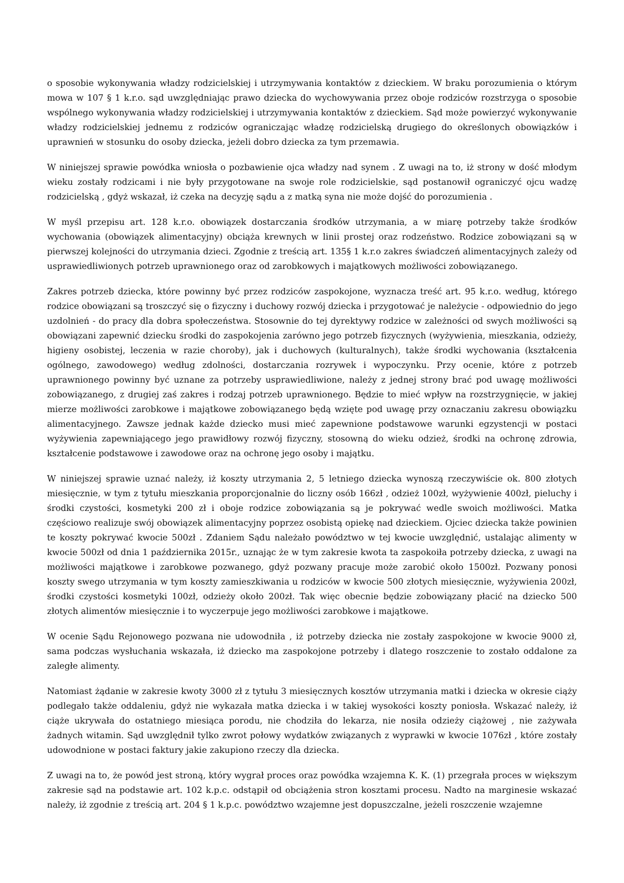o sposobie wykonywania władzy rodzicielskiej i utrzymywania kontaktów z dzieckiem. W braku porozumienia o którym mowa w 107 § 1 k.r.o. sąd uwzględniając prawo dziecka do wychowywania przez oboje rodziców rozstrzyga o sposobie wspólnego wykonywania władzy rodzicielskiej i utrzymywania kontaktów z dzieckiem. Sąd może powierzyć wykonywanie władzy rodzicielskiej jednemu z rodziców ograniczając władzę rodzicielską drugiego do określonych obowiązków i uprawnień w stosunku do osoby dziecka, jeżeli dobro dziecka za tym przemawia.
W niniejszej sprawie powódka wniosła o pozbawienie ojca władzy nad synem . Z uwagi na to, iż strony w dość młodym wieku zostały rodzicami i nie były przygotowane na swoje role rodzicielskie, sąd postanowił ograniczyć ojcu wadzę rodzicielską , gdyż wskazał, iż czeka na decyzję sądu a z matką syna nie może dojść do porozumienia .
W myśl przepisu art. 128 k.r.o. obowiązek dostarczania środków utrzymania, a w miarę potrzeby także środków wychowania (obowiązek alimentacyjny) obciąża krewnych w linii prostej oraz rodzeństwo. Rodzice zobowiązani są w pierwszej kolejności do utrzymania dzieci. Zgodnie z treścią art. 135§ 1 k.r.o zakres świadczeń alimentacyjnych zależy od usprawiedliwionych potrzeb uprawnionego oraz od zarobkowych i majątkowych możliwości zobowiązanego.
Zakres potrzeb dziecka, które powinny być przez rodziców zaspokojone, wyznacza treść art. 95 k.r.o. według, którego rodzice obowiązani są troszczyć się o fizyczny i duchowy rozwój dziecka i przygotować je należycie - odpowiednio do jego uzdolnień - do pracy dla dobra społeczeństwa. Stosownie do tej dyrektywy rodzice w zależności od swych możliwości są obowiązani zapewnić dziecku środki do zaspokojenia zarówno jego potrzeb fizycznych (wyżywienia, mieszkania, odzieży, higieny osobistej, leczenia w razie choroby), jak i duchowych (kulturalnych), także środki wychowania (kształcenia ogólnego, zawodowego) według zdolności, dostarczania rozrywek i wypoczynku. Przy ocenie, które z potrzeb uprawnionego powinny być uznane za potrzeby usprawiedliwione, należy z jednej strony brać pod uwagę możliwości zobowiązanego, z drugiej zaś zakres i rodzaj potrzeb uprawnionego. Będzie to mieć wpływ na rozstrzygnięcie, w jakiej mierze możliwości zarobkowe i majątkowe zobowiązanego będą wzięte pod uwagę przy oznaczaniu zakresu obowiązku alimentacyjnego. Zawsze jednak każde dziecko musi mieć zapewnione podstawowe warunki egzystencji w postaci wyżywienia zapewniającego jego prawidłowy rozwój fizyczny, stosowną do wieku odzież, środki na ochronę zdrowia, kształcenie podstawowe i zawodowe oraz na ochronę jego osoby i majątku.
W niniejszej sprawie uznać należy, iż koszty utrzymania 2, 5 letniego dziecka wynoszą rzeczywiście ok. 800 złotych miesięcznie, w tym z tytułu mieszkania proporcjonalnie do liczny osób 166zł , odzież 100zł, wyżywienie 400zł, pieluchy i środki czystości, kosmetyki 200 zł i oboje rodzice zobowiązania są je pokrywać wedle swoich możliwości. Matka częściowo realizuje swój obowiązek alimentacyjny poprzez osobistą opiekę nad dzieckiem. Ojciec dziecka także powinien te koszty pokrywać kwocie 500zł . Zdaniem Sądu należało powództwo w tej kwocie uwzględnić, ustalając alimenty w kwocie 500zł od dnia 1 października 2015r., uznając że w tym zakresie kwota ta zaspokoiła potrzeby dziecka, z uwagi na możliwości majątkowe i zarobkowe pozwanego, gdyż pozwany pracuje może zarobić około 1500zł. Pozwany ponosi koszty swego utrzymania w tym koszty zamieszkiwania u rodziców w kwocie 500 złotych miesięcznie, wyżywienia 200zł, środki czystości kosmetyki 100zł, odzieży około 200zł. Tak więc obecnie będzie zobowiązany płacić na dziecko 500 złotych alimentów miesięcznie i to wyczerpuje jego możliwości zarobkowe i majątkowe.
W ocenie Sądu Rejonowego pozwana nie udowodniła , iż potrzeby dziecka nie zostały zaspokojone w kwocie 9000 zł, sama podczas wysłuchania wskazała, iż dziecko ma zaspokojone potrzeby i dlatego roszczenie to zostało oddalone za zaległe alimenty.
Natomiast żądanie w zakresie kwoty 3000 zł z tytułu 3 miesięcznych kosztów utrzymania matki i dziecka w okresie ciąży podlegało także oddaleniu, gdyż nie wykazała matka dziecka i w takiej wysokości koszty poniosła. Wskazać należy, iż ciąże ukrywała do ostatniego miesiąca porodu, nie chodziła do lekarza, nie nosiła odzieży ciążowej , nie zażywała żadnych witamin. Sąd uwzględnił tylko zwrot połowy wydatków związanych z wyprawki w kwocie 1076zł , które zostały udowodnione w postaci faktury jakie zakupiono rzeczy dla dziecka.
Z uwagi na to, że powód jest stroną, który wygrał proces oraz powódka wzajemna K. K. (1) przegrała proces w większym zakresie sąd na podstawie art. 102 k.p.c. odstąpił od obciążenia stron kosztami procesu. Nadto na marginesie wskazać należy, iż zgodnie z treścią art. 204 § 1 k.p.c. powództwo wzajemne jest dopuszczalne, jeżeli roszczenie wzajemne